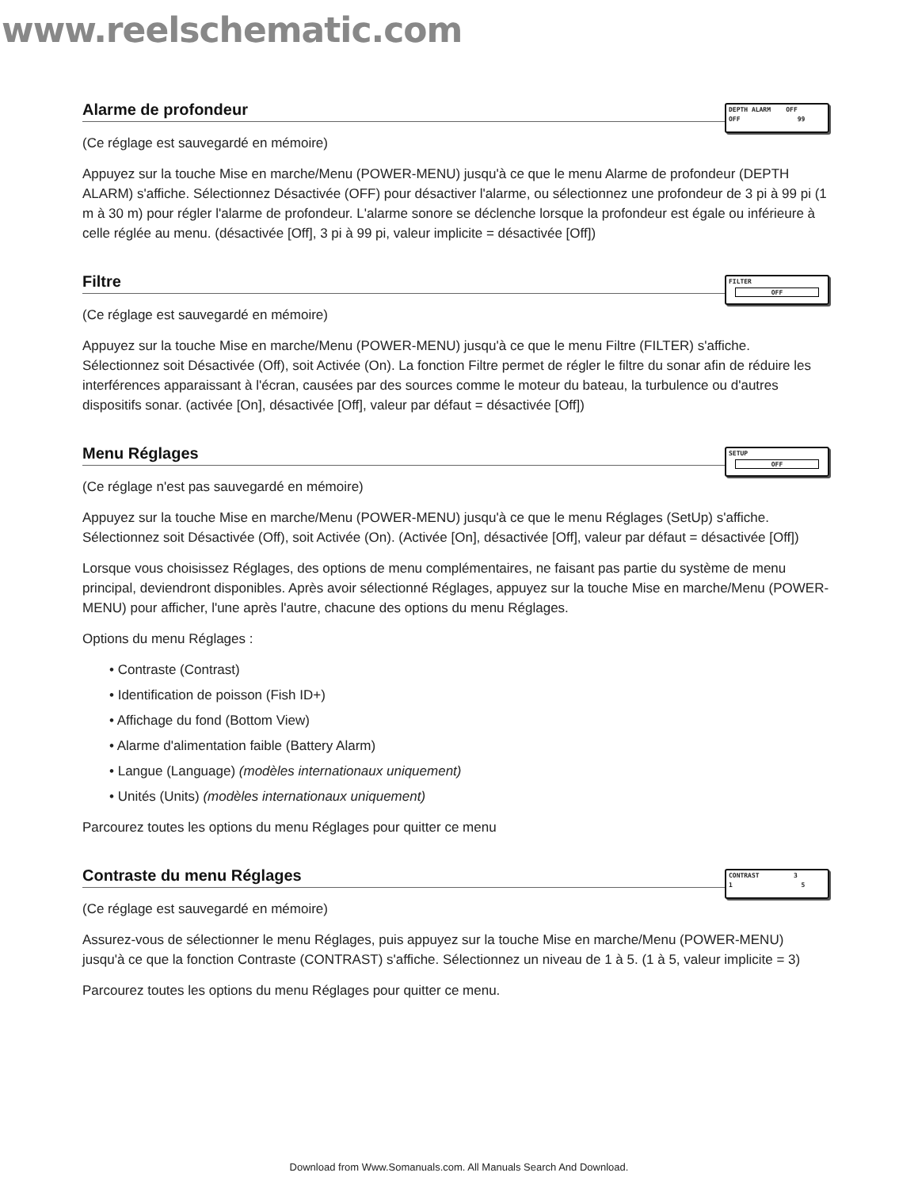www.reelschematic.com
Alarme de profondeur
DEPTH ALARM OFF
OFF 99
(Ce réglage est sauvegardé en mémoire)
Appuyez sur la touche Mise en marche/Menu (POWER-MENU) jusqu'à ce que le menu Alarme de profondeur (DEPTH ALARM) s'affiche. Sélectionnez Désactivée (OFF) pour désactiver l'alarme, ou sélectionnez une profondeur de 3 pi à 99 pi (1 m à 30 m) pour régler l'alarme de profondeur. L'alarme sonore se déclenche lorsque la profondeur est égale ou inférieure à celle réglée au menu. (désactivée [Off], 3 pi à 99 pi, valeur implicite = désactivée [Off])
Filtre
FILTER
OFF
(Ce réglage est sauvegardé en mémoire)
Appuyez sur la touche Mise en marche/Menu (POWER-MENU) jusqu'à ce que le menu Filtre (FILTER) s'affiche. Sélectionnez soit Désactivée (Off), soit Activée (On). La fonction Filtre permet de régler le filtre du sonar afin de réduire les interférences apparaissant à l'écran, causées par des sources comme le moteur du bateau, la turbulence ou d'autres dispositifs sonar. (activée [On], désactivée [Off], valeur par défaut = désactivée [Off])
Menu Réglages
SETUP
OFF
(Ce réglage n'est pas sauvegardé en mémoire)
Appuyez sur la touche Mise en marche/Menu (POWER-MENU) jusqu'à ce que le menu Réglages (SetUp) s'affiche. Sélectionnez soit Désactivée (Off), soit Activée (On). (Activée [On], désactivée [Off], valeur par défaut = désactivée [Off])
Lorsque vous choisissez Réglages, des options de menu complémentaires, ne faisant pas partie du système de menu principal, deviendront disponibles. Après avoir sélectionné Réglages, appuyez sur la touche Mise en marche/Menu (POWER-MENU) pour afficher, l'une après l'autre, chacune des options du menu Réglages.
Options du menu Réglages :
• Contraste (Contrast)
• Identification de poisson (Fish ID+)
• Affichage du fond (Bottom View)
• Alarme d'alimentation faible (Battery Alarm)
• Langue (Language) (modèles internationaux uniquement)
• Unités (Units) (modèles internationaux uniquement)
Parcourez toutes les options du menu Réglages pour quitter ce menu
Contraste du menu Réglages
CONTRAST 3
1 5
(Ce réglage est sauvegardé en mémoire)
Assurez-vous de sélectionner le menu Réglages, puis appuyez sur la touche Mise en marche/Menu (POWER-MENU) jusqu'à ce que la fonction Contraste (CONTRAST) s'affiche. Sélectionnez un niveau de 1 à 5. (1 à 5, valeur implicite = 3)
Parcourez toutes les options du menu Réglages pour quitter ce menu.
Download from Www.Somanuals.com. All Manuals Search And Download.